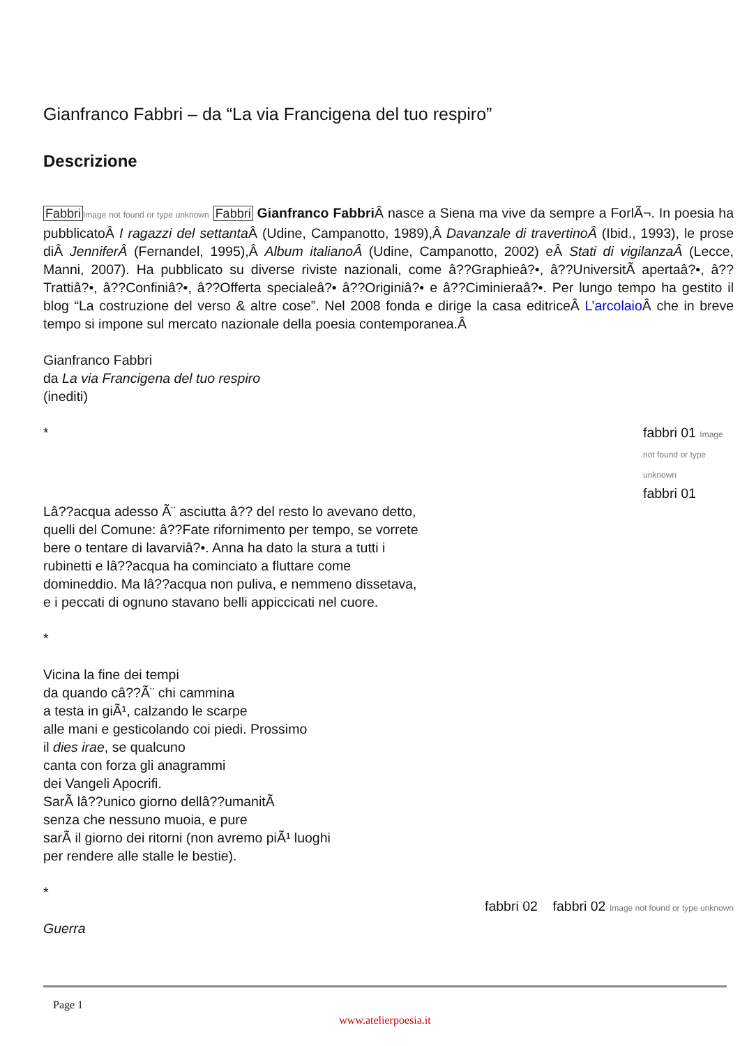Gianfranco Fabbri – da “La via Francigena del tuo respiro”
Descrizione
Fabbri Image not found or type unknown Fabbri Gianfranco Fabbri Â nasce a Siena ma vive da sempre a ForlÃ¬. In poesia ha pubblicatoÂ I ragazzi del settanta Â (Udine, Campanotto, 1989),Â Davanzale di travertinoÂ (Ibid., 1993), le prose diÂ JenniferÂ (Fernandel, 1995),Â Album italianoÂ (Udine, Campanotto, 2002) eÂ Stati di vigilanzaÂ (Lecce, Manni, 2007). Ha pubblicato su diverse riviste nazionali, come â??Graphieâ?•, â??UniversitÃ apertaâ?•, â??Trattiâ?•, â??Confiniâ?•, â??Offerta specialeâ?• â??Originiâ?• e â??Ciminieraâ?•. Per lungo tempo ha gestito il blog “La costruzione del verso & altre cose”. Nel 2008 fonda e dirige la casa editriceÂ L’arcolaio Â che in breve tempo si impone sul mercato nazionale della poesia contemporanea.Â
Gianfranco Fabbri
da La via Francigena del tuo respiro
(inediti)
* fabbri 01 Image not found or type unknown
fabbri 01
Lâ??acqua adesso Ã¨ asciutta â?? del resto lo avevano detto, quelli del Comune: â??Fate rifornimento per tempo, se vorrete bere o tentare di lavarviâ?•. Anna ha dato la stura a tutti i rubinetti e lâ??acqua ha cominciato a fluttare come domineddio. Ma lâ??acqua non puliva, e nemmeno dissetava, e i peccati di ognuno stavano belli appiccicati nel cuore.
*
Vicina la fine dei tempi
da quando câ??Ã¨ chi cammina
a testa in giÃ¹, calzando le scarpe
alle mani e gesticolando coi piedi. Prossimo
il dies irae, se qualcuno
canta con forza gli anagrammi
dei Vangeli Apocrifi.
SarÃ lâ??unico giorno dellâ??umanitÃ
senza che nessuno muoia, e pure
sarÃ il giorno dei ritorni (non avremo piÃ¹ luoghi
per rendere alle stalle le bestie).
*
Guerra
fabbri 02 fabbri 02 Image not found or type unknown
Page 1
www.atelierpoesia.it